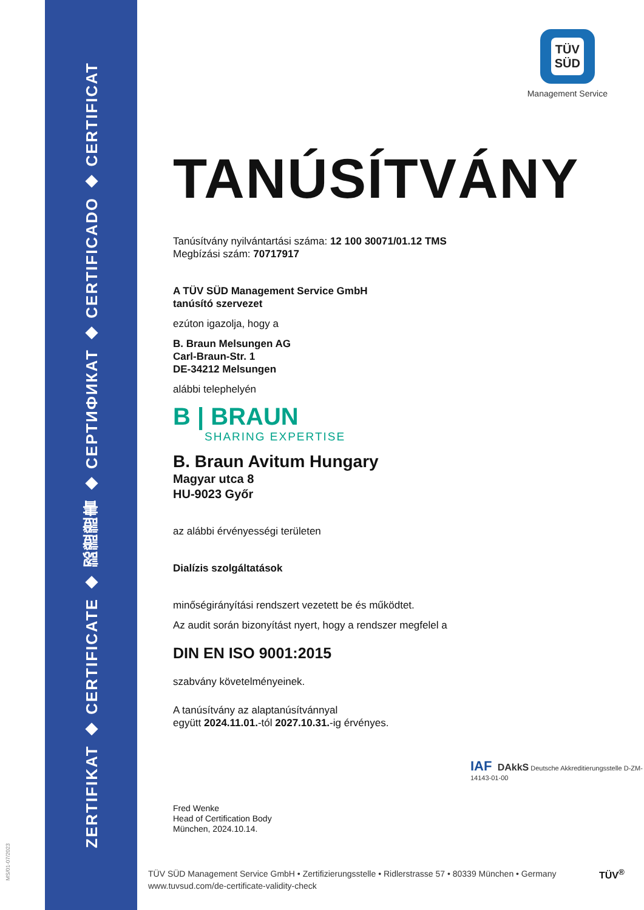ZERTIFIKAT ◆ CERTIFICATE ◆ 認證證書 ◆ СЕРТИФИКАТ ◆ CERTIFICADO ◆ CERTIFICAT
TÜV
SÜD
Management Service
TANÚSÍTVÁNY
Tanúsítvány nyilvántartási száma: 12 100 30071/01.12 TMS
Megbízási szám: 70717917
A TÜV SÜD Management Service GmbH
tanúsító szervezet
ezúton igazolja, hogy a
B. Braun Melsungen AG
Carl-Braun-Str. 1
DE-34212 Melsungen
alábbi telephelyén
B | BRAUN
SHARING EXPERTISE
B. Braun Avitum Hungary
Magyar utca 8
HU-9023 Győr
az alábbi érvényességi területen
Dialízis szolgáltatások
minőségirányítási rendszert vezetett be és működtet.
Az audit során bizonyítást nyert, hogy a rendszer megfelel a
DIN EN ISO 9001:2015
szabvány követelményeinek.
A tanúsítvány az alaptanúsítvánnyal
együtt 2024.11.01.-tól 2027.10.31.-ig érvényes.
Fred Wenke
Head of Certification Body
München, 2024.10.14.
IAF DAkkS Deutsche Akkreditierungsstelle D-ZM-14143-01-00
TÜV SÜD Management Service GmbH • Zertifizierungsstelle • Ridlerstrasse 57 • 80339 München • Germany
www.tuvsud.com/de-certificate-validity-check
TÜV<sup>®</sup>
MS/01-07/2023